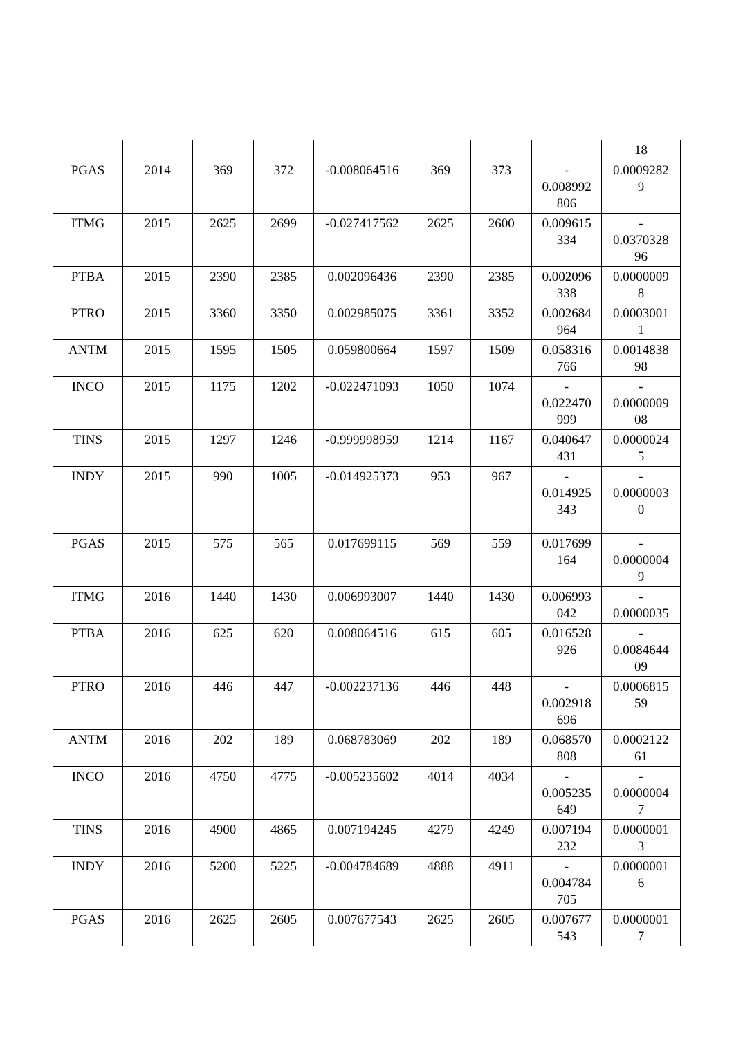| | | | | | | | | 18 |
| PGAS | 2014 | 369 | 372 | -0.008064516 | 369 | 373 | - 0.008992 806 | 0.0009282 9 |
| ITMG | 2015 | 2625 | 2699 | -0.027417562 | 2625 | 2600 | 0.009615 334 | - 0.0370328 96 |
| PTBA | 2015 | 2390 | 2385 | 0.002096436 | 2390 | 2385 | 0.002096 338 | 0.0000009 8 |
| PTRO | 2015 | 3360 | 3350 | 0.002985075 | 3361 | 3352 | 0.002684 964 | 0.0003001 1 |
| ANTM | 2015 | 1595 | 1505 | 0.059800664 | 1597 | 1509 | 0.058316 766 | 0.0014838 98 |
| INCO | 2015 | 1175 | 1202 | -0.022471093 | 1050 | 1074 | - 0.022470 999 | - 0.0000009 08 |
| TINS | 2015 | 1297 | 1246 | -0.999998959 | 1214 | 1167 | 0.040647 431 | 0.0000024 5 |
| INDY | 2015 | 990 | 1005 | -0.014925373 | 953 | 967 | - 0.014925 343 | - 0.0000003 0 |
| PGAS | 2015 | 575 | 565 | 0.017699115 | 569 | 559 | 0.017699 164 | - 0.0000004 9 |
| ITMG | 2016 | 1440 | 1430 | 0.006993007 | 1440 | 1430 | 0.006993 042 | - 0.0000035 |
| PTBA | 2016 | 625 | 620 | 0.008064516 | 615 | 605 | 0.016528 926 | - 0.0084644 09 |
| PTRO | 2016 | 446 | 447 | -0.002237136 | 446 | 448 | - 0.002918 696 | 0.0006815 59 |
| ANTM | 2016 | 202 | 189 | 0.068783069 | 202 | 189 | 0.068570 808 | 0.0002122 61 |
| INCO | 2016 | 4750 | 4775 | -0.005235602 | 4014 | 4034 | - 0.005235 649 | - 0.0000004 7 |
| TINS | 2016 | 4900 | 4865 | 0.007194245 | 4279 | 4249 | 0.007194 232 | 0.0000001 3 |
| INDY | 2016 | 5200 | 5225 | -0.004784689 | 4888 | 4911 | - 0.004784 705 | 0.0000001 6 |
| PGAS | 2016 | 2625 | 2605 | 0.007677543 | 2625 | 2605 | 0.007677 543 | 0.0000001 7 |